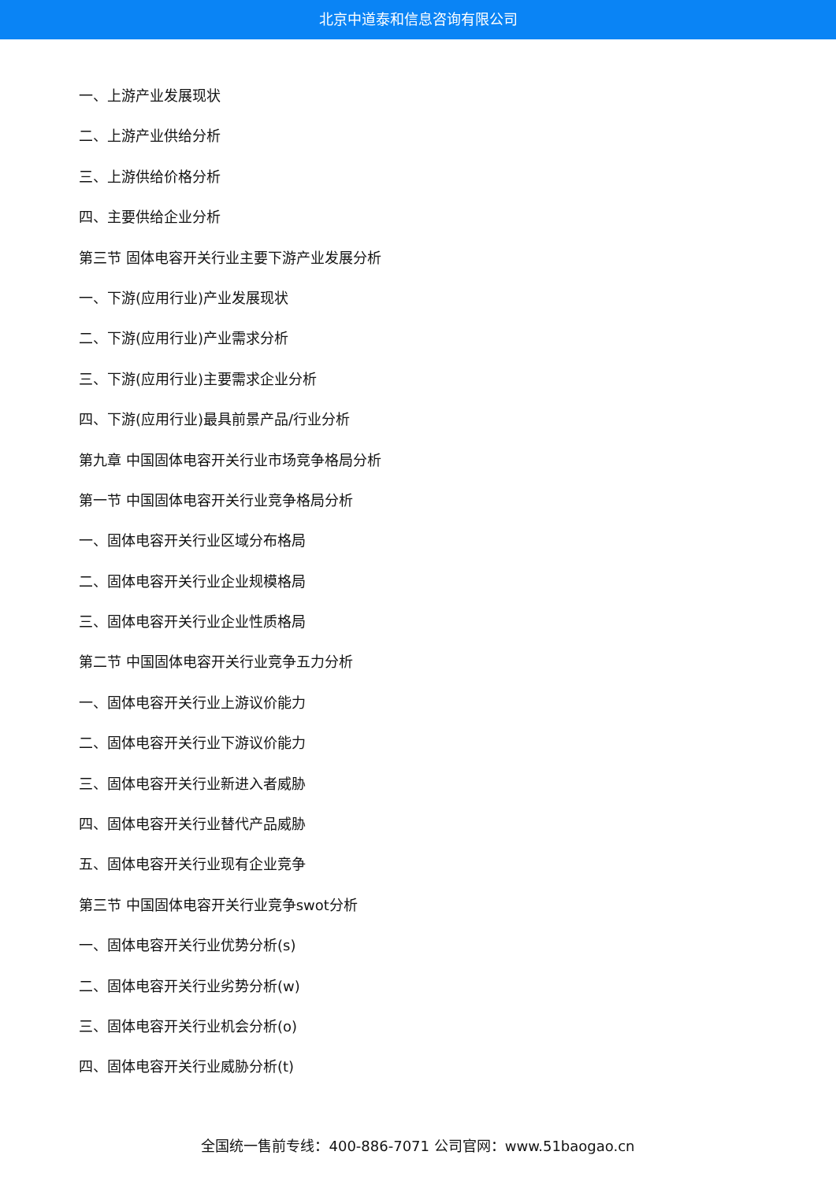北京中道泰和信息咨询有限公司
一、上游产业发展现状
二、上游产业供给分析
三、上游供给价格分析
四、主要供给企业分析
第三节 固体电容开关行业主要下游产业发展分析
一、下游(应用行业)产业发展现状
二、下游(应用行业)产业需求分析
三、下游(应用行业)主要需求企业分析
四、下游(应用行业)最具前景产品/行业分析
第九章 中国固体电容开关行业市场竞争格局分析
第一节 中国固体电容开关行业竞争格局分析
一、固体电容开关行业区域分布格局
二、固体电容开关行业企业规模格局
三、固体电容开关行业企业性质格局
第二节 中国固体电容开关行业竞争五力分析
一、固体电容开关行业上游议价能力
二、固体电容开关行业下游议价能力
三、固体电容开关行业新进入者威胁
四、固体电容开关行业替代产品威胁
五、固体电容开关行业现有企业竞争
第三节 中国固体电容开关行业竞争swot分析
一、固体电容开关行业优势分析(s)
二、固体电容开关行业劣势分析(w)
三、固体电容开关行业机会分析(o)
四、固体电容开关行业威胁分析(t)
全国统一售前专线：400-886-7071 公司官网：www.51baogao.cn